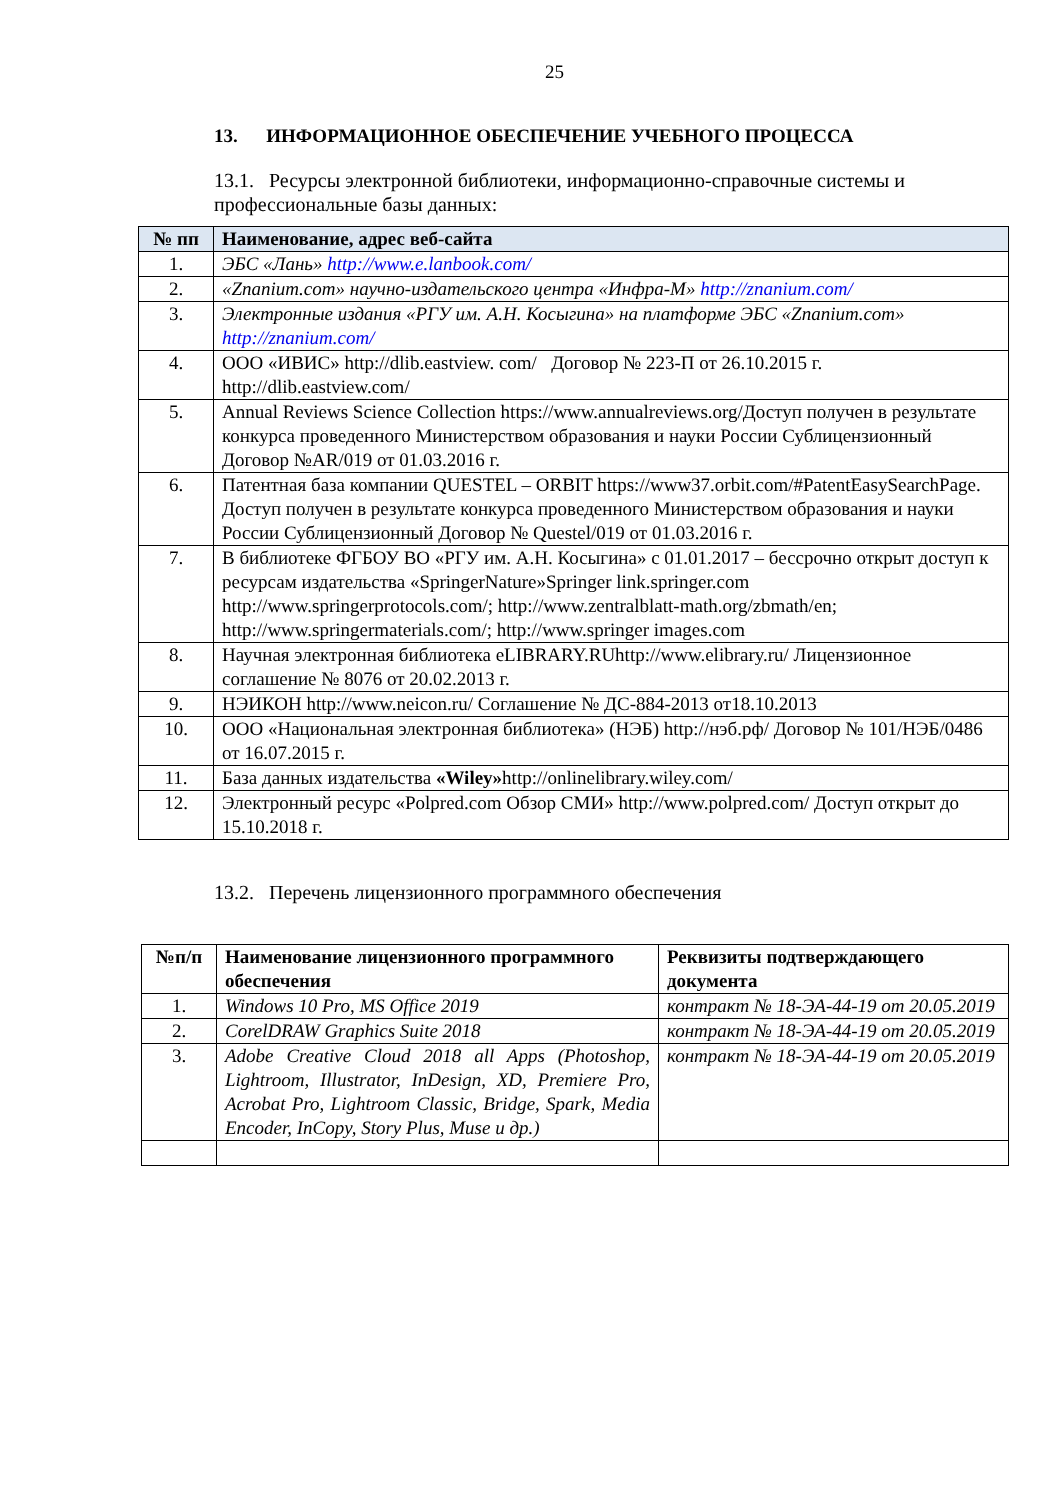25
13. ИНФОРМАЦИОННОЕ ОБЕСПЕЧЕНИЕ УЧЕБНОГО ПРОЦЕССА
13.1. Ресурсы электронной библиотеки, информационно-справочные системы и профессиональные базы данных:
| № пп | Наименование, адрес веб-сайта |
| --- | --- |
| 1. | ЭБС «Лань» http://www.e.lanbook.com/ |
| 2. | «Znanium.com» научно-издательского центра «Инфра-М» http://znanium.com/ |
| 3. | Электронные издания «РГУ им. А.Н. Косыгина» на платформе ЭБС «Znanium.com» http://znanium.com/ |
| 4. | ООО «ИВИС» http://dlib.eastview. com/ Договор № 223-П от 26.10.2015 г. http://dlib.eastview.com/ |
| 5. | Annual Reviews Science Collection https://www.annualreviews.org/Доступ получен в результате конкурса проведенного Министерством образования и науки России Сублицензионный Договор №AR/019 от 01.03.2016 г. |
| 6. | Патентная база компании QUESTEL – ORBIT https://www37.orbit.com/#PatentEasySearchPage. Доступ получен в результате конкурса проведенного Министерством образования и науки России Сублицензионный Договор № Questel/019 от 01.03.2016 г. |
| 7. | В библиотеке ФГБОУ ВО «РГУ им. А.Н. Косыгина» с 01.01.2017 – бессрочно открыт доступ к ресурсам издательства «SpringerNature»Springer link.springer.com http://www.springerprotocols.com/; http://www.zentralblatt-math.org/zbmath/en; http://www.springermaterials.com/; http://www.springer images.com |
| 8. | Научная электронная библиотека eLIBRARY.RUhttp://www.elibrary.ru/ Лицензионное соглашение № 8076 от 20.02.2013 г. |
| 9. | НЭИКОН http://www.neicon.ru/ Соглашение № ДС-884-2013 от18.10.2013 |
| 10. | ООО «Национальная электронная библиотека» (НЭБ) http://нэб.рф/ Договор № 101/НЭБ/0486 от 16.07.2015 г. |
| 11. | База данных издательства «Wiley» http://onlinelibrary.wiley.com/ |
| 12. | Электронный ресурс «Polpred.com Обзор СМИ» http://www.polpred.com/ Доступ открыт до 15.10.2018 г. |
13.2. Перечень лицензионного программного обеспечения
| №п/п | Наименование лицензионного программного обеспечения | Реквизиты подтверждающего документа |
| --- | --- | --- |
| 1. | Windows 10 Pro, MS Office 2019 | контракт № 18-ЭА-44-19 от 20.05.2019 |
| 2. | CorelDRAW Graphics Suite 2018 | контракт № 18-ЭА-44-19 от 20.05.2019 |
| 3. | Adobe Creative Cloud 2018 all Apps (Photoshop, Lightroom, Illustrator, InDesign, XD, Premiere Pro, Acrobat Pro, Lightroom Classic, Bridge, Spark, Media Encoder, InCopy, Story Plus, Muse и др.) | контракт № 18-ЭА-44-19 от 20.05.2019 |